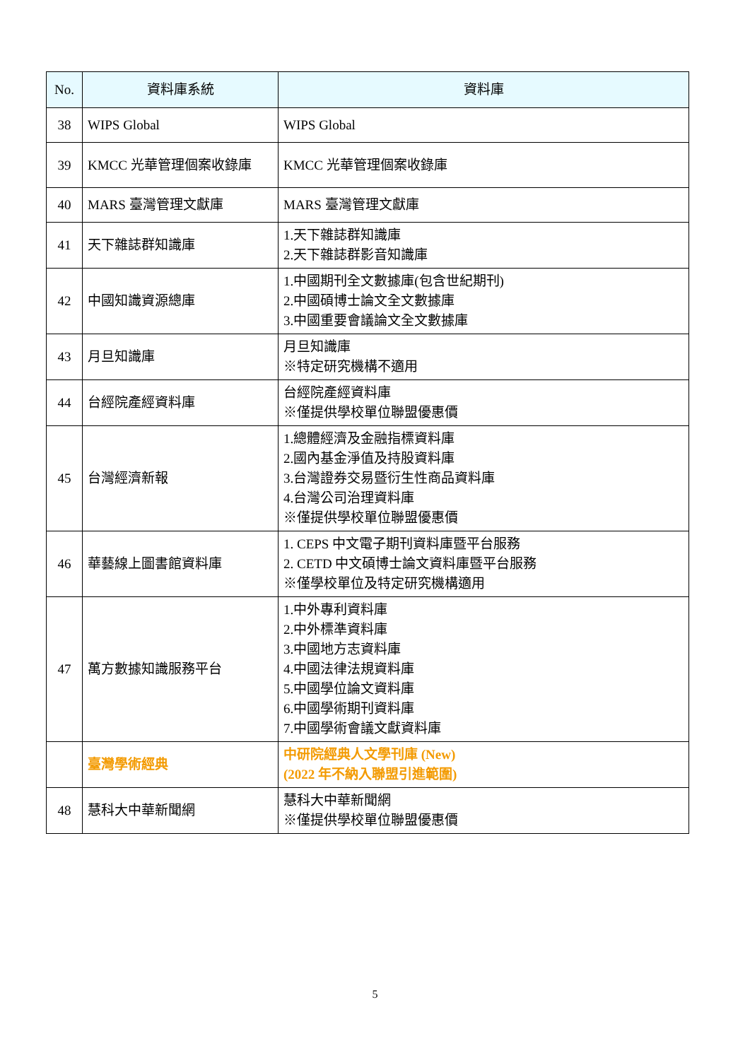| No. | 資料庫系統 | 資料庫 |
| --- | --- | --- |
| 38 | WIPS Global | WIPS Global |
| 39 | KMCC 光華管理個案收錄庫 | KMCC 光華管理個案收錄庫 |
| 40 | MARS 臺灣管理文獻庫 | MARS 臺灣管理文獻庫 |
| 41 | 天下雜誌群知識庫 | 1.天下雜誌群知識庫 2.天下雜誌群影音知識庫 |
| 42 | 中國知識資源總庫 | 1.中國期刊全文數據庫(包含世紀期刊) 2.中國碩博士論文全文數據庫 3.中國重要會議論文全文數據庫 |
| 43 | 月旦知識庫 | 月旦知識庫 ※特定研究機構不適用 |
| 44 | 台經院產經資料庫 | 台經院產經資料庫 ※僅提供學校單位聯盟優惠價 |
| 45 | 台灣經濟新報 | 1.總體經濟及金融指標資料庫 2.國內基金淨值及持股資料庫 3.台灣證券交易暨衍生性商品資料庫 4.台灣公司治理資料庫 ※僅提供學校單位聯盟優惠價 |
| 46 | 華藝線上圖書館資料庫 | 1. CEPS 中文電子期刊資料庫暨平台服務 2. CETD 中文碩博士論文資料庫暨平台服務 ※僅學校單位及特定研究機構適用 |
| 47 | 萬方數據知識服務平台 | 1.中外專利資料庫 2.中外標準資料庫 3.中國地方志資料庫 4.中國法律法規資料庫 5.中國學位論文資料庫 6.中國學術期刊資料庫 7.中國學術會議文獻資料庫 |
| | 臺灣學術經典 | 中研院經典人文學刊庫 (New) (2022 年不納入聯盟引進範圍) |
| 48 | 慧科大中華新聞網 | 慧科大中華新聞網 ※僅提供學校單位聯盟優惠價 |
5